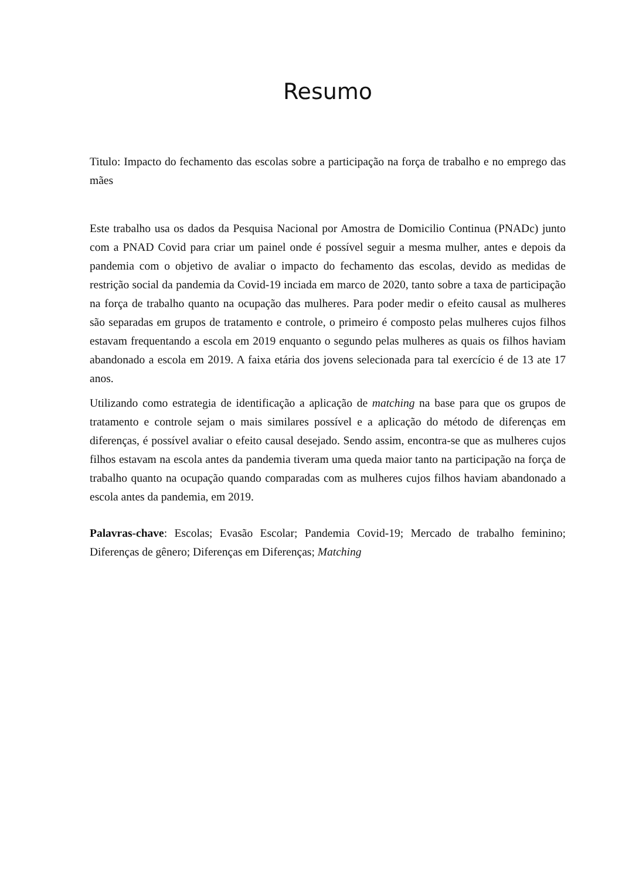Resumo
Titulo: Impacto do fechamento das escolas sobre a participação na força de trabalho e no emprego das mães
Este trabalho usa os dados da Pesquisa Nacional por Amostra de Domicilio Continua (PNADc) junto com a PNAD Covid para criar um painel onde é possível seguir a mesma mulher, antes e depois da pandemia com o objetivo de avaliar o impacto do fechamento das escolas, devido as medidas de restrição social da pandemia da Covid-19 inciada em marco de 2020, tanto sobre a taxa de participação na força de trabalho quanto na ocupação das mulheres. Para poder medir o efeito causal as mulheres são separadas em grupos de tratamento e controle, o primeiro é composto pelas mulheres cujos filhos estavam frequentando a escola em 2019 enquanto o segundo pelas mulheres as quais os filhos haviam abandonado a escola em 2019. A faixa etária dos jovens selecionada para tal exercício é de 13 ate 17 anos.
Utilizando como estrategia de identificação a aplicação de matching na base para que os grupos de tratamento e controle sejam o mais similares possível e a aplicação do método de diferenças em diferenças, é possível avaliar o efeito causal desejado. Sendo assim, encontra-se que as mulheres cujos filhos estavam na escola antes da pandemia tiveram uma queda maior tanto na participação na força de trabalho quanto na ocupação quando comparadas com as mulheres cujos filhos haviam abandonado a escola antes da pandemia, em 2019.
Palavras-chave: Escolas; Evasão Escolar; Pandemia Covid-19; Mercado de trabalho feminino; Diferenças de gênero; Diferenças em Diferenças; Matching